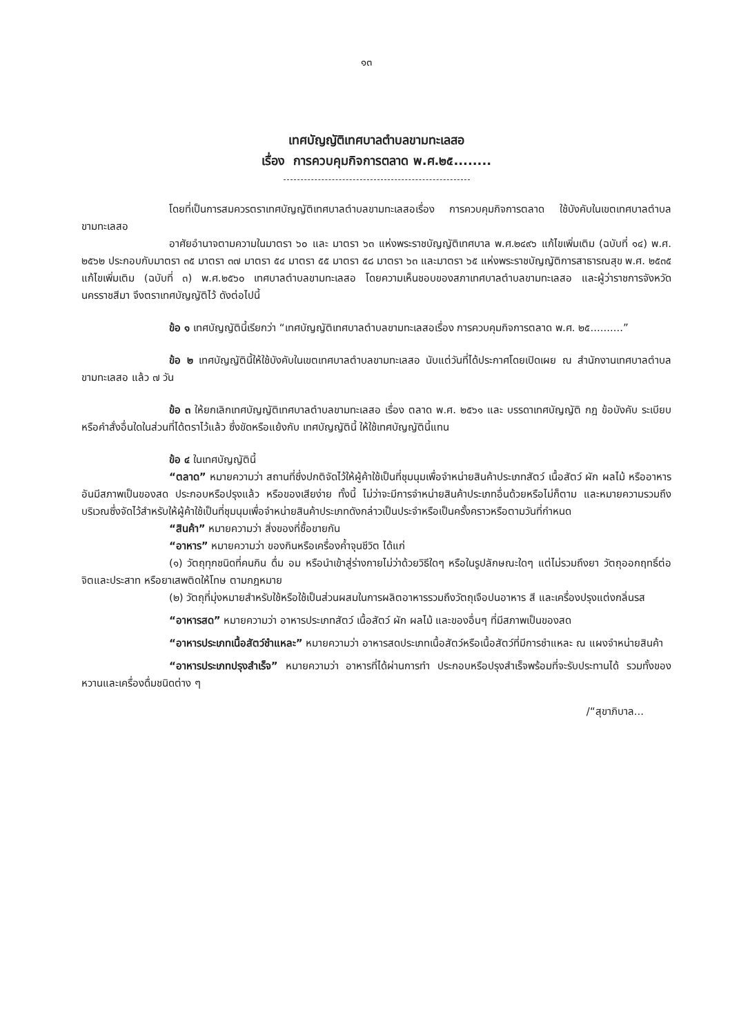๑๓
เทศบัญญัติเทศบาลตำบลขามทะเลสอ
เรื่อง การควบคุมกิจการตลาด พ.ศ.๒๕........
โดยที่เป็นการสมควรตราเทศบัญญัติเทศบาลตำบลขามทะเลสอเรื่อง การควบคุมกิจการตลาด ใช้บังคับในเขตเทศบาลตำบลขามทะเลสอ
อาศัยอำนาจตามความในมาตรา ๖๐ และ มาตรา ๖๓ แห่งพระราชบัญญัติเทศบาล พ.ศ.๒๔๙๖ แก้ไขเพิ่มเติม (ฉบับที่ ๑๔) พ.ศ. ๒๕๖๒ ประกอบกับมาตรา ๓๕ มาตรา ๓๗ มาตรา ๕๔ มาตรา ๕๕ มาตรา ๕๘ มาตรา ๖๓ และมาตรา ๖๕ แห่งพระราชบัญญัติการสาธารณสุข พ.ศ. ๒๕๓๕ แก้ไขเพิ่มเติม (ฉบับที่ ๓) พ.ศ.๒๕๖๐ เทศบาลตำบลขามทะเลสอ โดยความเห็นชอบของสภาเทศบาลตำบลขามทะเลสอ และผู้ว่าราชการจังหวัดนครราชสีมา จึงตราเทศบัญญัติไว้ ดังต่อไปนี้
ข้อ ๑ เทศบัญญัตินี้เรียกว่า “เทศบัญญัติเทศบาลตำบลขามทะเลสอเรื่อง การควบคุมกิจการตลาด พ.ศ. ๒๕..........”
ข้อ ๒ เทศบัญญัตินี้ให้ใช้บังคับในเขตเทศบาลตำบลขามทะเลสอ นับแต่วันที่ได้ประกาศโดยเปิดเผย ณ สำนักงานเทศบาลตำบลขามทะเลสอ แล้ว ๗ วัน
ข้อ ๓ ให้ยกเลิกเทศบัญญัติเทศบาลตำบลขามทะเลสอ เรื่อง ตลาด พ.ศ. ๒๕๖๑ และ บรรดาเทศบัญญัติ กฎ ข้อบังคับ ระเบียบ หรือคำสั่งอื่นใดในส่วนที่ได้ตราไว้แล้ว ซึ่งขัดหรือแย้งกับ เทศบัญญัตินี้ ให้ใช้เทศบัญญัตินี้แทน
ข้อ ๔ ในเทศบัญญัตินี้
“ตลาด” หมายความว่า สถานที่ซึ่งปกติจัดไว้ให้ผู้ค้าใช้เป็นที่ชุมนุมเพื่อจำหน่ายสินค้าประเภทสัตว์ เนื้อสัตว์ ผัก ผลไม้ หรืออาหารอันมีสภาพเป็นของสด ประกอบหรือปรุงแล้ว หรือของเสียง่าย ทั้งนี้ ไม่ว่าจะมีการจำหน่ายสินค้าประเภทอื่นด้วยหรือไม่ก็ตาม และหมายความรวมถึงบริเวณซึ่งจัดไว้สำหรับให้ผู้ค้าใช้เป็นที่ชุมนุมเพื่อจำหน่ายสินค้าประเภทดังกล่าวเป็นประจำหรือเป็นครั้งคราวหรือตามวันที่กำหนด
“สินค้า” หมายความว่า สิ่งของที่ซื้อขายกัน
“อาหาร” หมายความว่า ของกินหรือเครื่องค้ำจุนชีวิต ได้แก่
(๑) วัตถุทุกชนิดที่คนกิน ดื่ม อม หรือนำเข้าสู่ร่างกายไม่ว่าด้วยวิธีใดๆ หรือในรูปลักษณะใดๆ แต่ไม่รวมถึงยา วัตถุออกฤทธิ์ต่อจิตและประสาท หรือยาเสพติดให้โทษ ตามกฎหมาย
(๒) วัตถุที่มุ่งหมายสำหรับใช้หรือใช้เป็นส่วนผสมในการผลิตอาหารรวมถึงวัตถุเจือปนอาหาร สี และเครื่องปรุงแต่งกลิ่นรส
“อาหารสด” หมายความว่า อาหารประเภทสัตว์ เนื้อสัตว์ ผัก ผลไม้ และของอื่นๆ ที่มีสภาพเป็นของสด
“อาหารประเภทเนื้อสัตว์ชำแหละ” หมายความว่า อาหารสดประเภทเนื้อสัตว์หรือเนื้อสัตว์ที่มีการชำแหละ ณ แผงจำหน่ายสินค้า
“อาหารประเภทปรุงสำเร็จ” หมายความว่า อาหารที่ได้ผ่านการทำ ประกอบหรือปรุงสำเร็จพร้อมที่จะรับประทานได้ รวมทั้งของหวานและเครื่องดื่มชนิดต่าง ๆ
/“สุขาภิบาล...